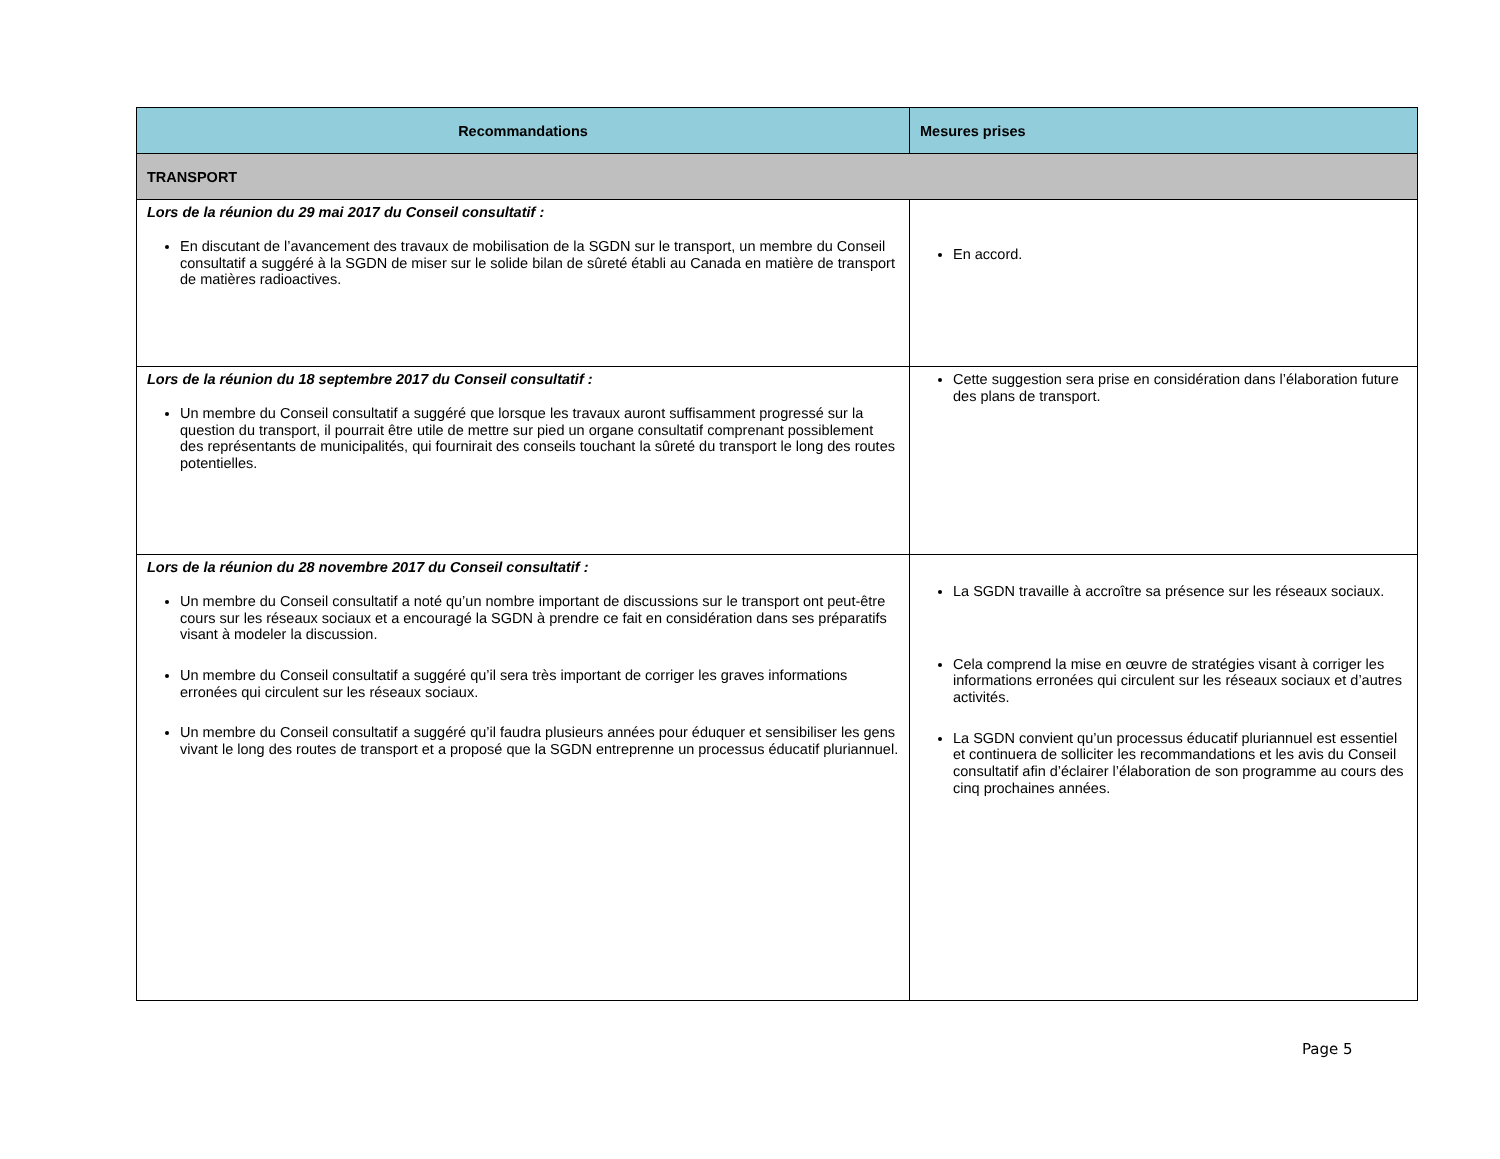| Recommandations | Mesures prises |
| --- | --- |
| TRANSPORT | |
| Lors de la réunion du 29 mai 2017 du Conseil consultatif : En discutant de l’avancement des travaux de mobilisation de la SGDN sur le transport, un membre du Conseil consultatif a suggéré à la SGDN de miser sur le solide bilan de sûreté établi au Canada en matière de transport de matières radioactives. | En accord. |
| Lors de la réunion du 18 septembre 2017 du Conseil consultatif : Un membre du Conseil consultatif a suggéré que lorsque les travaux auront suffisamment progressé sur la question du transport, il pourrait être utile de mettre sur pied un organe consultatif comprenant possiblement des représentants de municipalités, qui fournirait des conseils touchant la sûreté du transport le long des routes potentielles. | Cette suggestion sera prise en considération dans l’élaboration future des plans de transport. |
| Lors de la réunion du 28 novembre 2017 du Conseil consultatif : Un membre du Conseil consultatif a noté qu’un nombre important de discussions sur le transport ont peut-être cours sur les réseaux sociaux et a encouragé la SGDN à prendre ce fait en considération dans ses préparatifs visant à modeler la discussion. Un membre du Conseil consultatif a suggéré qu’il sera très important de corriger les graves informations erronées qui circulent sur les réseaux sociaux. Un membre du Conseil consultatif a suggéré qu’il faudra plusieurs années pour éduquer et sensibiliser les gens vivant le long des routes de transport et a proposé que la SGDN entreprenne un processus éducatif pluriannuel. | La SGDN travaille à accroître sa présence sur les réseaux sociaux. Cela comprend la mise en œuvre de stratégies visant à corriger les informations erronées qui circulent sur les réseaux sociaux et d’autres activités. La SGDN convient qu’un processus éducatif pluriannuel est essentiel et continuera de solliciter les recommandations et les avis du Conseil consultatif afin d’éclairer l’élaboration de son programme au cours des cinq prochaines années. |
Page 5